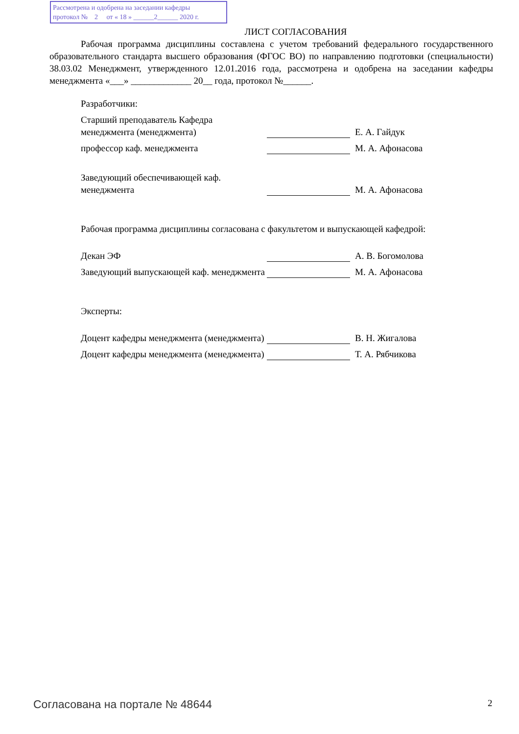Рассмотрена и одобрена на заседании кафедры
протокол № 2 от « 18 » ______2______ 2020 г.
ЛИСТ СОГЛАСОВАНИЯ
Рабочая программа дисциплины составлена с учетом требований федерального государственного образовательного стандарта высшего образования (ФГОС ВО) по направлению подготовки (специальности) 38.03.02 Менеджмент, утвержденного 12.01.2016 года, рассмотрена и одобрена на заседании кафедры менеджмента «___» _____________ 20__ года, протокол №______.
Разработчики:
Старший преподаватель Кафедра менеджмента (менеджмента)
Е. А. Гайдук
профессор каф. менеджмента
М. А. Афонасова
Заведующий обеспечивающей каф. менеджмента
М. А. Афонасова
Рабочая программа дисциплины согласована с факультетом и выпускающей кафедрой:
Декан ЭФ
А. В. Богомолова
Заведующий выпускающей каф. менеджмента
М. А. Афонасова
Эксперты:
Доцент кафедры менеджмента (менеджмента)
В. Н. Жигалова
Доцент кафедры менеджмента (менеджмента)
Т. А. Рябчикова
Согласована на портале № 48644 2